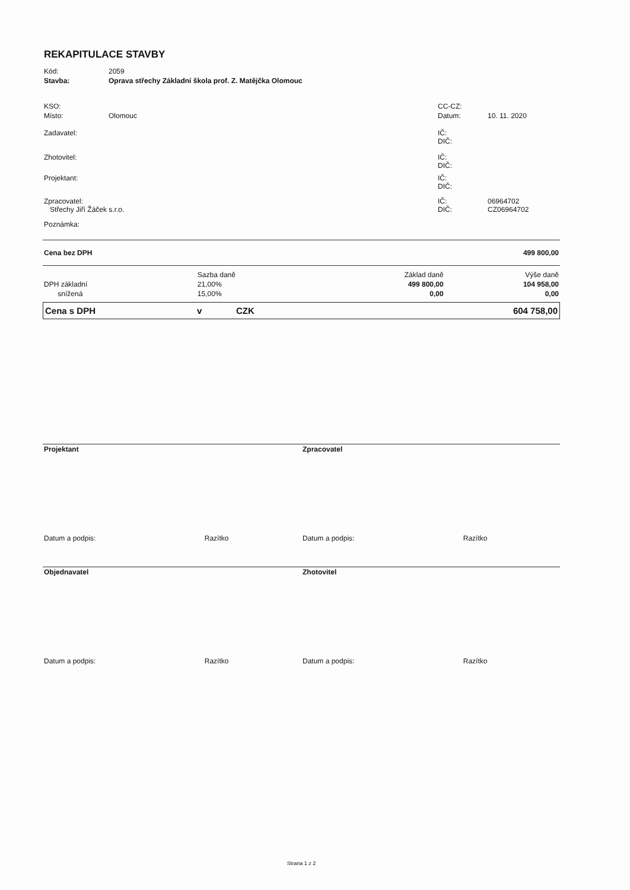REKAPITULACE STAVBY
| Kód: | 2059 | | |
| Stavba: | Oprava střechy Základní škola prof. Z. Matějčka Olomouc | | |
| KSO: | | CC-CZ: | |
| Místo: | Olomouc | Datum: | 10. 11. 2020 |
| Zadavatel: | | IČ: DIČ: | |
| Zhotovitel: | | IČ: DIČ: | |
| Projektant: | | IČ: DIČ: | |
| Zpracovatel: Střechy Jiří Žáček s.r.o. | | IČ: DIČ: | 06964702 CZ06964702 |
| Poznámka: | | | |
| Cena bez DPH | | | 499 800,00 |
| | Sazba daně | Základ daně | Výše daně |
| DPH základní | 21,00% | 499 800,00 | 104 958,00 |
| snížená | 15,00% | 0,00 | 0,00 |
| Cena s DPH | v | CZK | 604 758,00 |
| Projektant | Zpracovatel |
| Datum a podpis: Razítko | Datum a podpis: Razítko |
| Objednavatel | Zhotovitel |
| Datum a podpis: Razítko | Datum a podpis: Razítko |
Strana 1 z 2